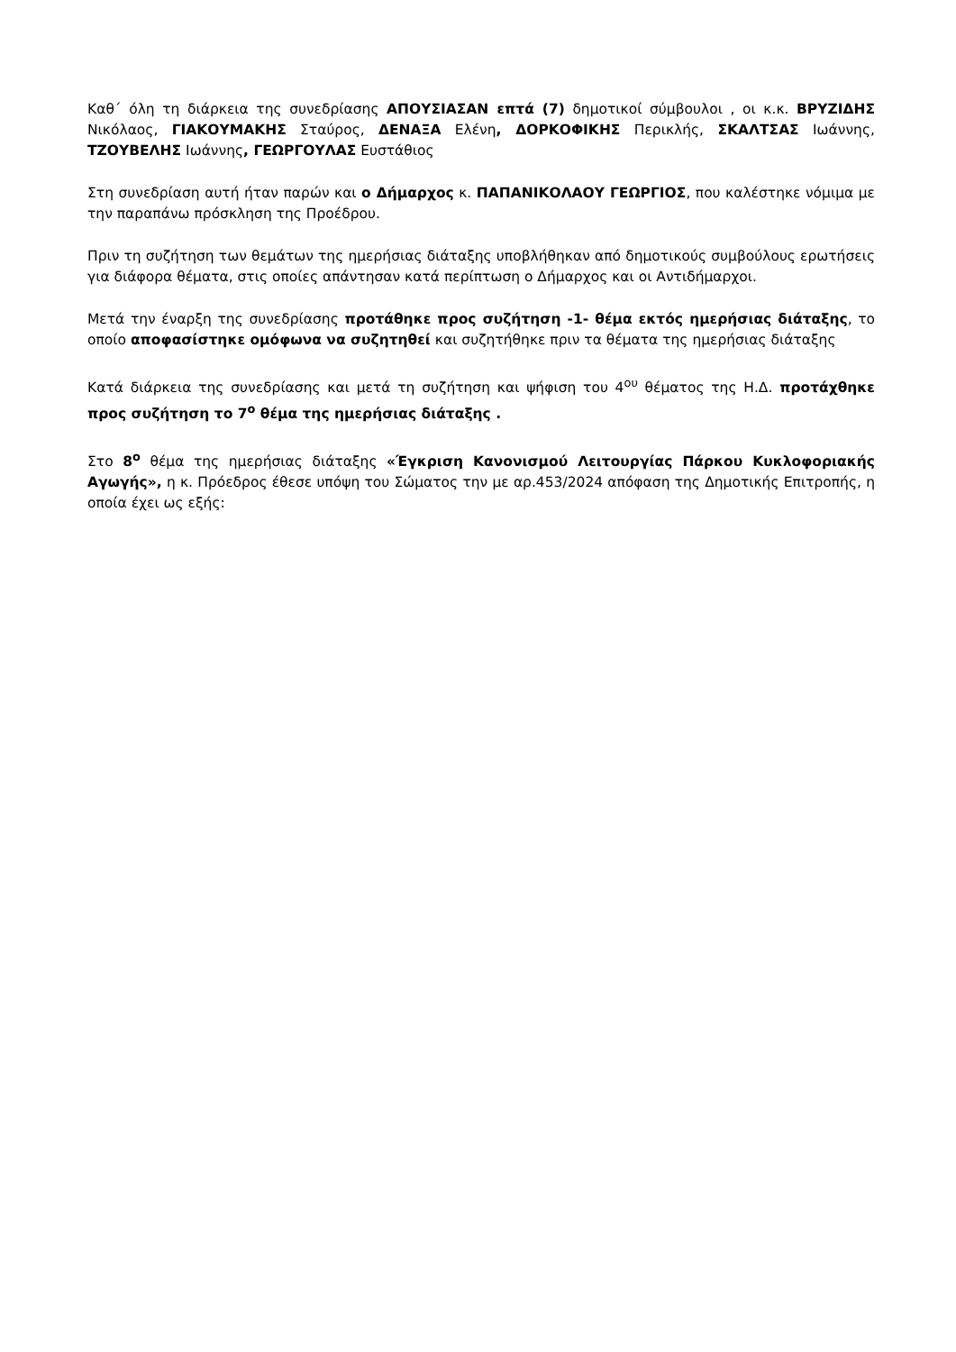Καθ΄ όλη τη διάρκεια της συνεδρίασης ΑΠΟΥΣΙΑΣΑΝ επτά (7) δημοτικοί σύμβουλοι , οι κ.κ. ΒΡΥΖΙΔΗΣ Νικόλαος, ΓΙΑΚΟΥΜΑΚΗΣ Σταύρος, ΔΕΝΑΞΑ Ελένη, ΔΟΡΚΟΦΙΚΗΣ Περικλής, ΣΚΑΛΤΣΑΣ Ιωάννης, ΤΖΟΥΒΕΛΗΣ Ιωάννης, ΓΕΩΡΓΟΥΛΑΣ Ευστάθιος
Στη συνεδρίαση αυτή ήταν παρών και ο Δήμαρχος κ. ΠΑΠΑΝΙΚΟΛΑΟΥ ΓΕΩΡΓΙΟΣ, που καλέστηκε νόμιμα με την παραπάνω πρόσκληση της Προέδρου.
Πριν τη συζήτηση των θεμάτων της ημερήσιας διάταξης υποβλήθηκαν από δημοτικούς συμβούλους ερωτήσεις για διάφορα θέματα, στις οποίες απάντησαν κατά περίπτωση ο Δήμαρχος και οι Αντιδήμαρχοι.
Μετά την έναρξη της συνεδρίασης προτάθηκε προς συζήτηση -1- θέμα εκτός ημερήσιας διάταξης, το οποίο αποφασίστηκε ομόφωνα να συζητηθεί και συζητήθηκε πριν τα θέματα της ημερήσιας διάταξης
Κατά διάρκεια της συνεδρίασης και μετά τη συζήτηση και ψήφιση του 4<sup>ου</sup> θέματος της Η.Δ. προτάχθηκε προς συζήτηση το 7<sup>ο</sup> θέμα της ημερήσιας διάταξης .
Στο 8<sup>ο</sup> θέμα της ημερήσιας διάταξης «Έγκριση Κανονισμού Λειτουργίας Πάρκου Κυκλοφοριακής Αγωγής», η κ. Πρόεδρος έθεσε υπόψη του Σώματος την με αρ.453/2024 απόφαση της Δημοτικής Επιτροπής, η οποία έχει ως εξής: